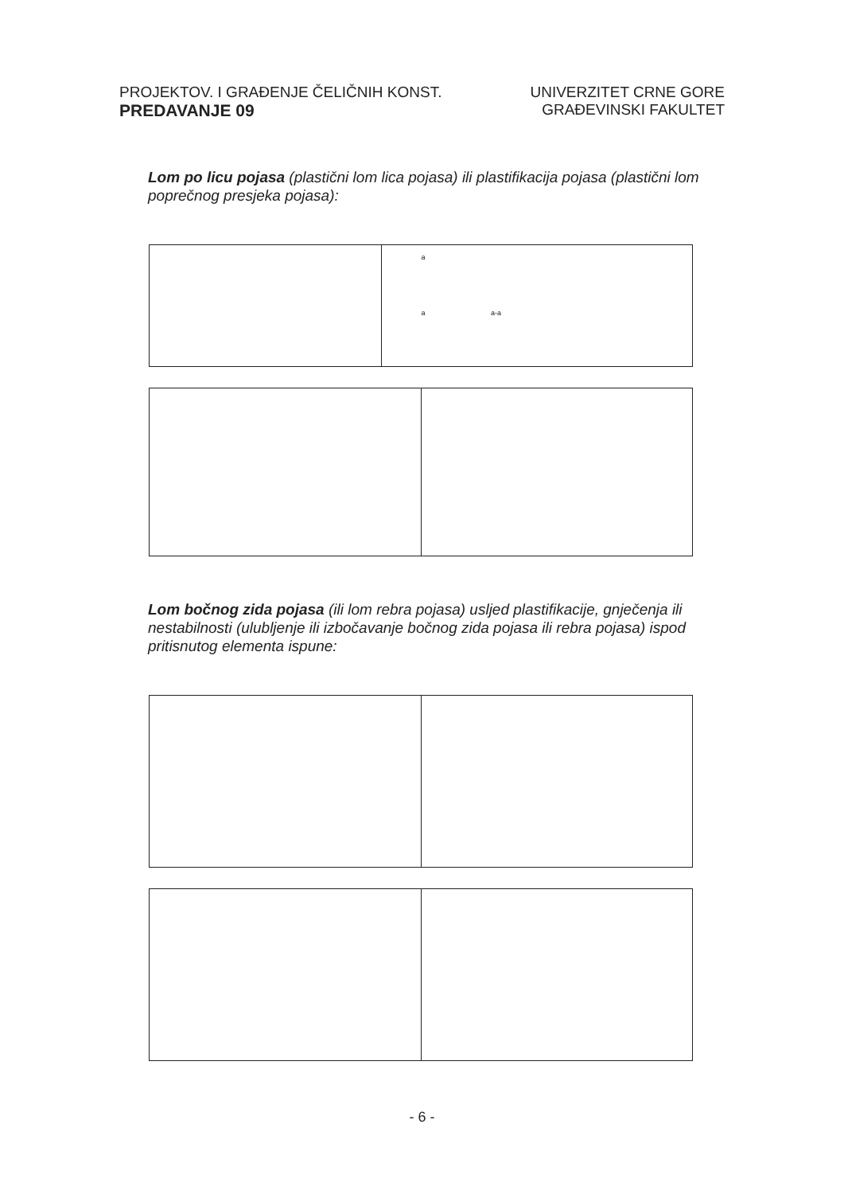PROJEKTOV. I GRAĐENJE ČELIČNIH KONST.
PREDAVANJE 09
UNIVERZITET CRNE GORE
GRAĐEVINSKI FAKULTET
Lom po licu pojasa (plastični lom lica pojasa) ili plastifikacija pojasa (plastični lom poprečnog presjeka pojasa):
a
a a-a
Lom bočnog zida pojasa (ili lom rebra pojasa) usljed plastifikacije, gnječenja ili nestabilnosti (ulubljenje ili izbočavanje bočnog zida pojasa ili rebra pojasa) ispod pritisnutog elementa ispune:
- 6 -